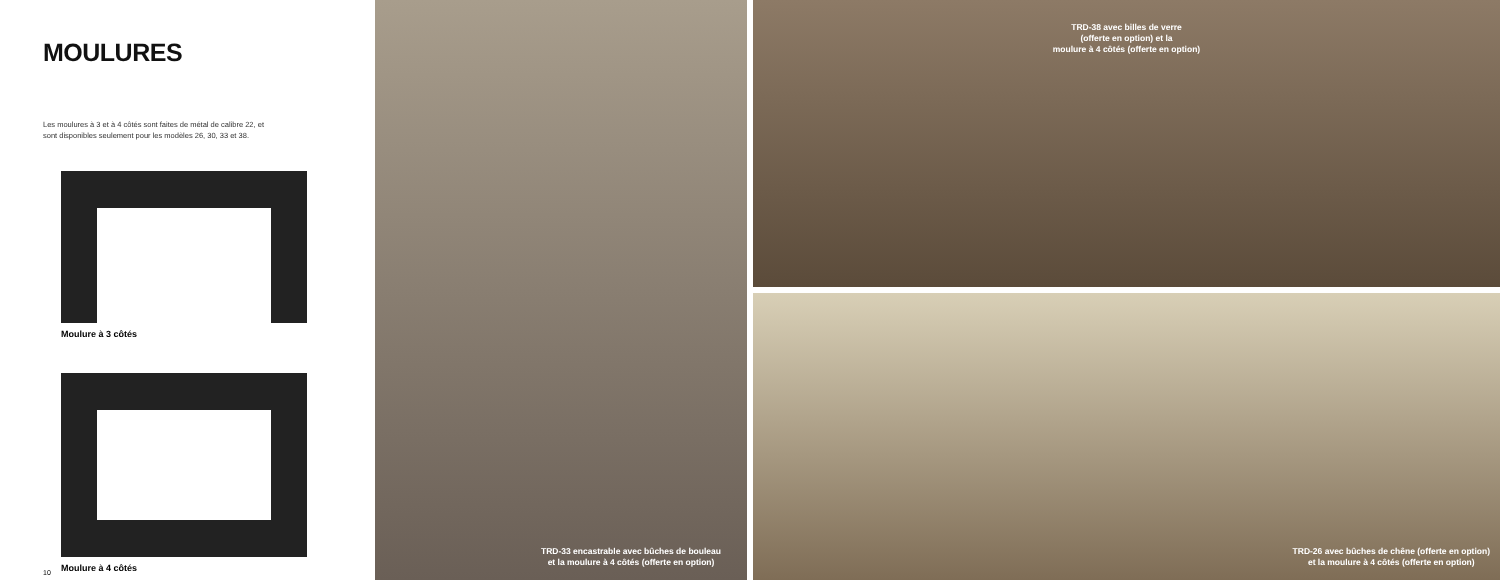MOULURES
Les moulures à 3 et à 4 côtés sont faites de métal de calibre 22, et sont disponibles seulement pour les modèles 26, 30, 33 et 38.
Moulure à 3 côtés
Moulure à 4 côtés
10
TRD-33 encastrable avec bûches de bouleau
et la moulure à 4 côtés (offerte en option)
TRD-38 avec billes de verre
(offerte en option) et la
moulure à 4 côtés (offerte en option)
TRD-26 avec bûches de chêne (offerte en option)
et la moulure à 4 côtés (offerte en option)